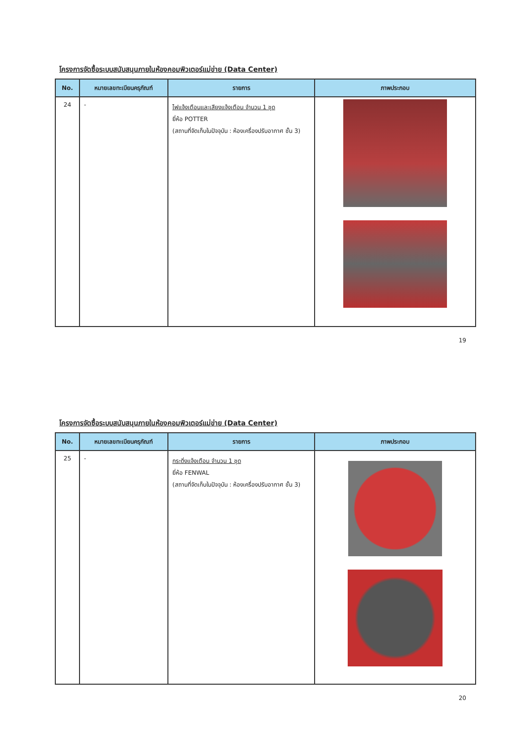โครงการจัดซื้อระบบสนับสนุนภายในห้องคอมพิวเตอร์แม่ข่าย (Data Center)
| No. | หมายเลขทะเบียนครุภัณฑ์ | รายการ | ภาพประกอบ |
| --- | --- | --- | --- |
| 24 | - | ไฟแจ้งเตือนและเสียงแจ้งเตือน จำนวน 1 ชุด ยี่ห้อ POTTER (สถานที่จัดเก็บในปัจจุบัน : ห้องเครื่องปรับอากาศ ชั้น 3) | |
19
โครงการจัดซื้อระบบสนับสนุนภายในห้องคอมพิวเตอร์แม่ข่าย (Data Center)
| No. | หมายเลขทะเบียนครุภัณฑ์ | รายการ | ภาพประกอบ |
| --- | --- | --- | --- |
| 25 | - | กระดิ่งแจ้งเตือน จำนวน 1 ชุด ยี่ห้อ FENWAL (สถานที่จัดเก็บในปัจจุบัน : ห้องเครื่องปรับอากาศ ชั้น 3) | |
20